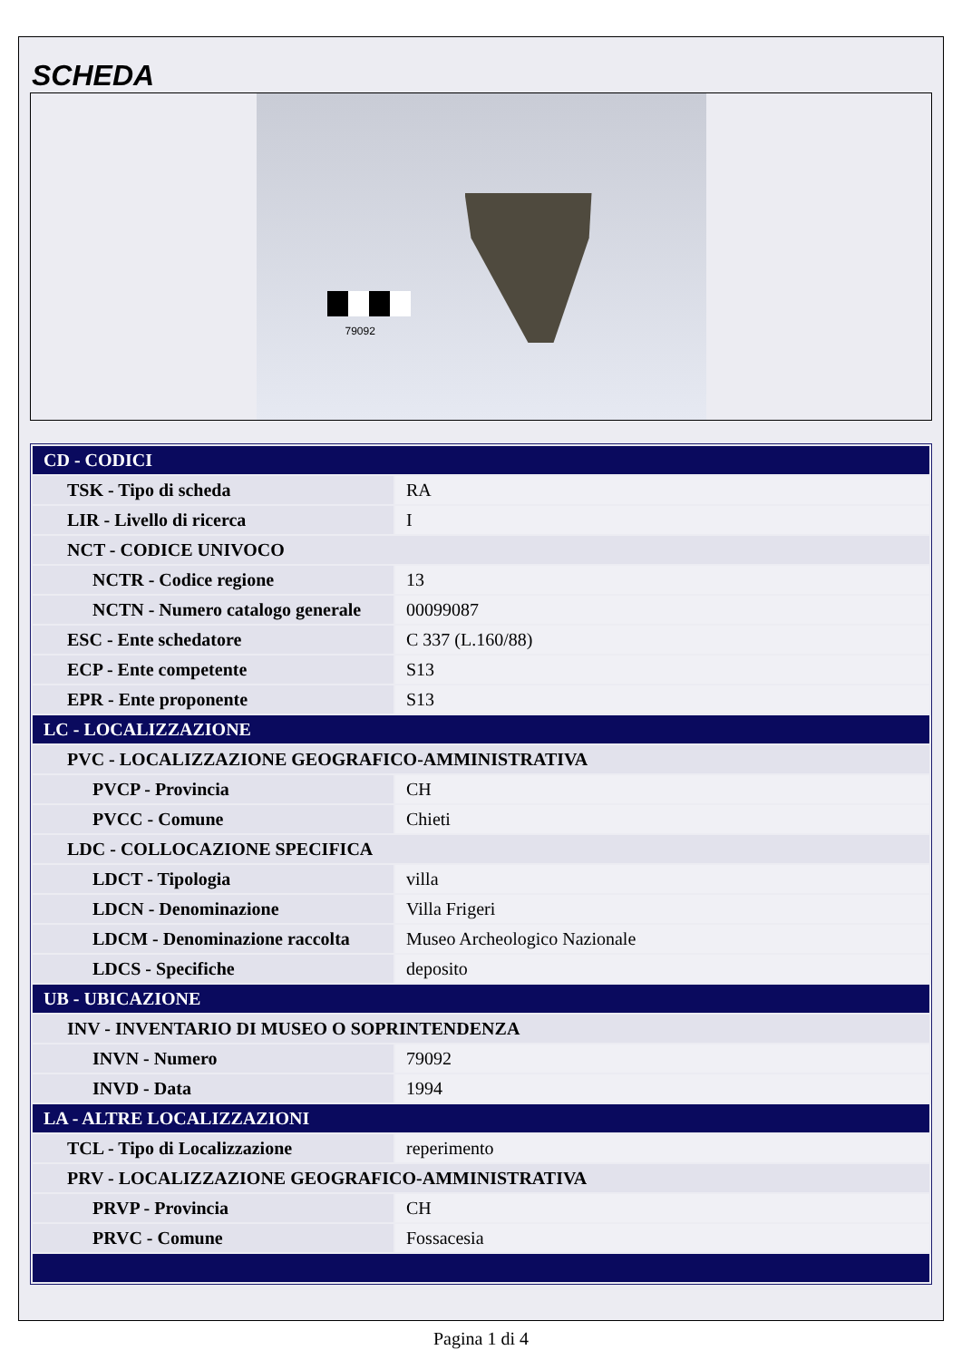SCHEDA
79092
| CD - CODICI | |
| TSK - Tipo di scheda | RA |
| LIR - Livello di ricerca | I |
| NCT - CODICE UNIVOCO | |
| NCTR - Codice regione | 13 |
| NCTN - Numero catalogo generale | 00099087 |
| ESC - Ente schedatore | C 337 (L.160/88) |
| ECP - Ente competente | S13 |
| EPR - Ente proponente | S13 |
| LC - LOCALIZZAZIONE | |
| PVC - LOCALIZZAZIONE GEOGRAFICO-AMMINISTRATIVA | |
| PVCP - Provincia | CH |
| PVCC - Comune | Chieti |
| LDC - COLLOCAZIONE SPECIFICA | |
| LDCT - Tipologia | villa |
| LDCN - Denominazione | Villa Frigeri |
| LDCM - Denominazione raccolta | Museo Archeologico Nazionale |
| LDCS - Specifiche | deposito |
| UB - UBICAZIONE | |
| INV - INVENTARIO DI MUSEO O SOPRINTENDENZA | |
| INVN - Numero | 79092 |
| INVD - Data | 1994 |
| LA - ALTRE LOCALIZZAZIONI | |
| TCL - Tipo di Localizzazione | reperimento |
| PRV - LOCALIZZAZIONE GEOGRAFICO-AMMINISTRATIVA | |
| PRVP - Provincia | CH |
| PRVC - Comune | Fossacesia |
Pagina 1 di 4